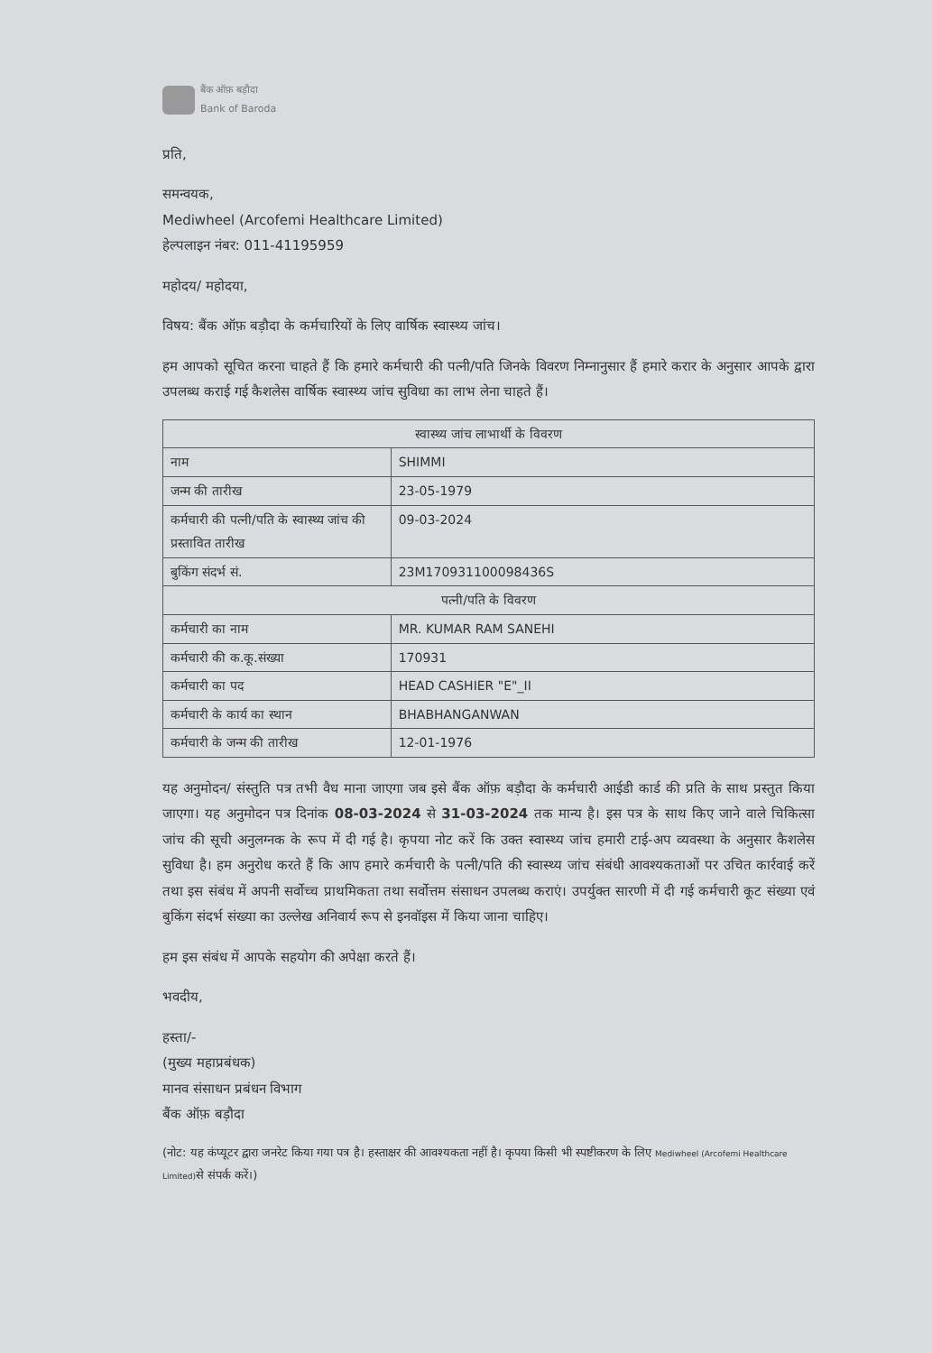बैंक ऑफ़ बड़ौदा
Bank of Baroda
प्रति,
समन्वयक,
Mediwheel (Arcofemi Healthcare Limited)
हेल्पलाइन नंबर: 011-41195959
महोदय/ महोदया,
विषय: बैंक ऑफ़ बड़ौदा के कर्मचारियों के लिए वार्षिक स्वास्थ्य जांच।
हम आपको सूचित करना चाहते हैं कि हमारे कर्मचारी की पत्नी/पति जिनके विवरण निम्नानुसार हैं हमारे करार के अनुसार आपके द्वारा उपलब्ध कराई गई कैशलेस वार्षिक स्वास्थ्य जांच सुविधा का लाभ लेना चाहते हैं।
| स्वास्थ्य जांच लाभार्थी के विवरण | |
| नाम | SHIMMI |
| जन्म की तारीख | 23-05-1979 |
| कर्मचारी की पत्नी/पति के स्वास्थ्य जांच की प्रस्तावित तारीख | 09-03-2024 |
| बुकिंग संदर्भ सं. | 23M170931100098436S |
| पत्नी/पति के विवरण | |
| कर्मचारी का नाम | MR. KUMAR RAM SANEHI |
| कर्मचारी की क.कू.संख्या | 170931 |
| कर्मचारी का पद | HEAD CASHIER "E"_II |
| कर्मचारी के कार्य का स्थान | BHABHANGANWAN |
| कर्मचारी के जन्म की तारीख | 12-01-1976 |
यह अनुमोदन/ संस्तुति पत्र तभी वैध माना जाएगा जब इसे बैंक ऑफ़ बड़ौदा के कर्मचारी आईडी कार्ड की प्रति के साथ प्रस्तुत किया जाएगा। यह अनुमोदन पत्र दिनांक 08-03-2024 से 31-03-2024 तक मान्य है। इस पत्र के साथ किए जाने वाले चिकित्सा जांच की सूची अनुलग्नक के रूप में दी गई है। कृपया नोट करें कि उक्त स्वास्थ्य जांच हमारी टाई-अप व्यवस्था के अनुसार कैशलेस सुविधा है। हम अनुरोध करते हैं कि आप हमारे कर्मचारी के पत्नी/पति की स्वास्थ्य जांच संबंधी आवश्यकताओं पर उचित कार्रवाई करें तथा इस संबंध में अपनी सर्वोच्च प्राथमिकता तथा सर्वोत्तम संसाधन उपलब्ध कराएं। उपर्युक्त सारणी में दी गई कर्मचारी कूट संख्या एवं बुकिंग संदर्भ संख्या का उल्लेख अनिवार्य रूप से इनवॉइस में किया जाना चाहिए।
हम इस संबंध में आपके सहयोग की अपेक्षा करते हैं।
भवदीय,
हस्ता/-
(मुख्य महाप्रबंधक)
मानव संसाधन प्रबंधन विभाग
बैंक ऑफ़ बड़ौदा
(नोट: यह कंप्यूटर द्वारा जनरेट किया गया पत्र है। हस्ताक्षर की आवश्यकता नहीं है। कृपया किसी भी स्पष्टीकरण के लिए Mediwheel (Arcofemi Healthcare Limited) से संपर्क करें।)